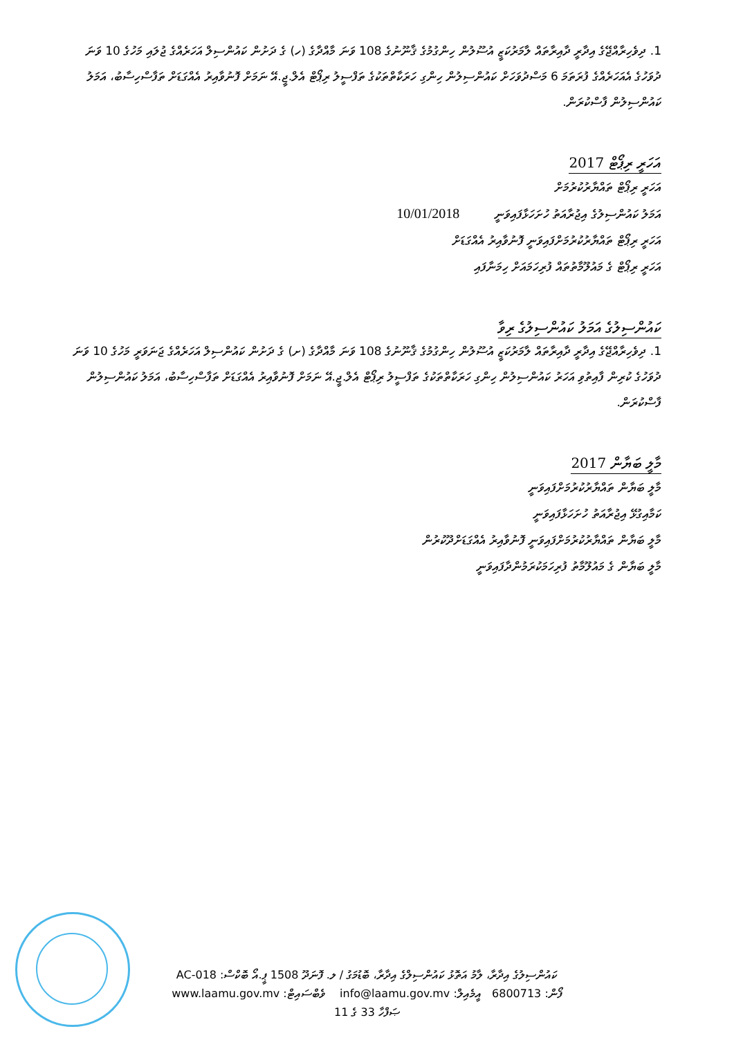1. ދިވެހިރާއްޖޭގެ އިދާރީ ދާއިރާތައް ލާމަރުކަޒީ އުސޫލުން ހިންގުމުގެ ޤާނޫނުގެ 108 ވަނަ މާއްދާގެ (ހ) ގެ ދަށުން ކައުންސިލް އަހަރެއްގެ ޖުލައި މަހުގެ 10 ވަނަ ދުވަހުގެ އެއަހަރެއްގެ ފުރަތަމަ 6 މަސްދުވަހަށް ކައުންސިލުން ހިންގި ހަރަކާތްތަކުގެ ތަފްސީލު ރިޕޯޓް އެލް.ޖީ.އޭ ނަމަށް ފޮނުވާއިރު އެއްގަޑަށް ތަފާސްހިސާބު، އަމަލު ކައުންސިލުން ފާސްކުރަން.
އަހަރީ ރިޕޯޓް 2017
އަހަރީ ރިޕޯޓް ތައްޔާރުކުރުމަށް
އަމަލު ކައުންސިލުގެ އިޖުރާއަތު ހުށަހަޅާފައިވަނީ 10/01/2018
އަހަރީ ރިޕޯޓް ތައްޔާރުކުރުމަށްފައިވަނީ ފޮނުވާއިރު އެއްގަޑަށް
އަހަރީ ރިޕޯޓް ގެ މައުލޫމާތުތައް ފުރިހަމައަށް ހިމަނާފައި
ކައުންސިލުގެ އަމަލު ކައުންސިލުގެ ރިވާ
1. ދިވެހިރާއްޖޭގެ އިދާރީ ދާއިރާތައް ލާމަރުކަޒީ އުސޫލުން ހިންގުމުގެ ޤާނޫނުގެ 108 ވަނަ މާއްދާގެ (ށ) ގެ ދަށުން ކައުންސިލް އަހަރެއްގެ ޖަނަވަރީ މަހުގެ 10 ވަނަ ދުވަހުގެ ކުރިން ފާއިތުވި އަހަރު ކައުންސިލުން ހިންގި ހަރަކާތްތަކުގެ ތަފްސީލު ރިޕޯޓް އެލް.ޖީ.އޭ ނަމަށް ފޮނުވާއިރު އެއްގަޑަށް ތަފާސްހިސާބު، އަމަލު ކައުންސިލުން ފާސްކުރަން.
މާލީ ބަޔާން 2017
މާލީ ބަޔާން ތައްޔާރުކުރުމަށްފައިވަނީ
ކަމާއިގުޅޭ އިޖުރާއަތު ހުށަހަޅާފައިވަނީ
މާލީ ބަޔާން ތައްޔާރުކުރުމަށްފައިވަނީ ފޮނުވާއިރު އެއްގަޑަށްދޫކުރުން
މާލީ ބަޔާން ގެ މައުލޫމާތު ފުރިހަމަކުރަމުންދާފައިވަނީ
ކައުންސިލުގެ އިދާރާ، ލާމު އަތޮޅު ކައުންސިލްގެ އިދާރާ، ބޮޑުމަގު / ލ. ފޮނަދޫ 1508 ޕީ.އޯ ބޮކްސް: AC-018
ފޯން: 6800713 އީމެއިލް: info@laamu.gov.mv ވެބްސައިޓް: www.laamu.gov.mv
ޞަފްހާ 33 ގެ 11